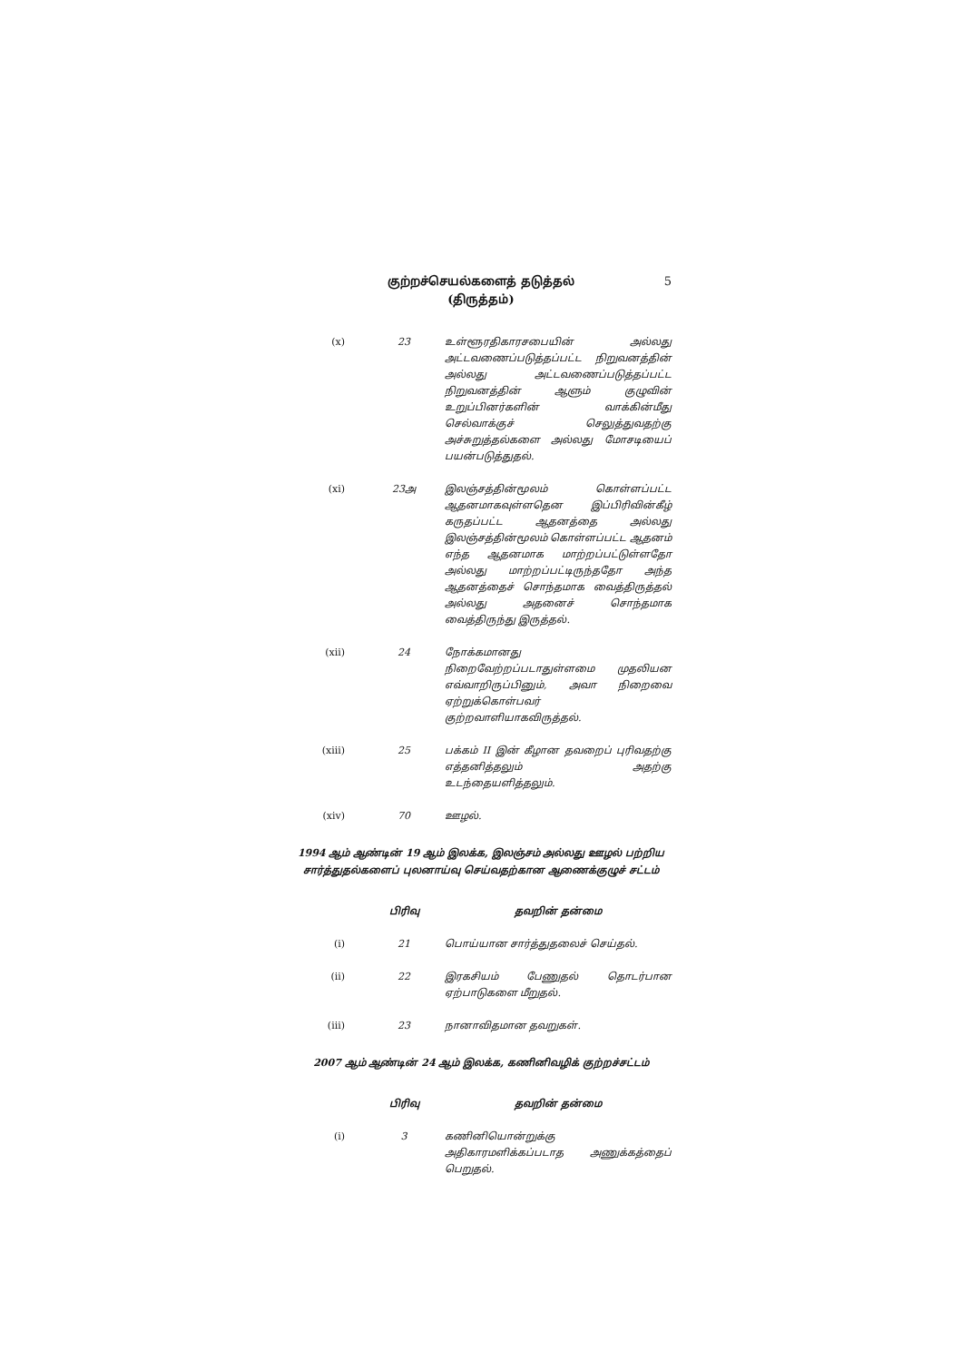குற்றச்செயல்களைத் தடுத்தல்
(திருத்தம்)
5
| (x) | 23 | உள்ளூரதிகாரசபையின் அல்லது அட்டவணைப்படுத்தப்பட்ட நிறுவனத்தின் அல்லது அட்டவணைப்படுத்தப்பட்ட நிறுவனத்தின் ஆளும் குழுவின் உறுப்பினர்களின் வாக்கின்மீது செல்வாக்குச் செலுத்துவதற்கு அச்சுறுத்தல்களை அல்லது மோசடியைப் பயன்படுத்துதல். |
| (xi) | 23அ | இலஞ்சத்தின்மூலம் கொள்ளப்பட்ட ஆதனமாகவுள்ளதென இப்பிரிவின்கீழ் கருதப்பட்ட ஆதனத்தை அல்லது இலஞ்சத்தின்மூலம் கொள்ளப்பட்ட ஆதனம் எந்த ஆதனமாக மாற்றப்பட்டுள்ளதோ அல்லது மாற்றப்பட்டிருந்ததோ அந்த ஆதனத்தைச் சொந்தமாக வைத்திருத்தல் அல்லது அதனைச் சொந்தமாக வைத்திருந்து இருத்தல். |
| (xii) | 24 | நோக்கமானது நிறைவேற்றப்படாதுள்ளமை முதலியன எவ்வாறிருப்பினும், அவா நிறைவை ஏற்றுக்கொள்பவர் குற்றவாளியாகவிருத்தல். |
| (xiii) | 25 | பக்கம் II இன் கீழான தவறைப் புரிவதற்கு எத்தனித்தலும் அதற்கு உடந்தையளித்தலும். |
| (xiv) | 70 | ஊழல். |
1994 ஆம் ஆண்டின் 19 ஆம் இலக்க, இலஞ்சம் அல்லது ஊழல் பற்றிய சார்த்துதல்களைப் புலனாய்வு செய்வதற்கான ஆணைக்குழுச் சட்டம்
| | பிரிவு | தவறின் தன்மை |
| --- | --- | --- |
| (i) | 21 | பொய்யான சார்த்துதலைச் செய்தல். |
| (ii) | 22 | இரகசியம் பேணுதல் தொடர்பான ஏற்பாடுகளை மீறுதல். |
| (iii) | 23 | நானாவிதமான தவறுகள். |
2007 ஆம் ஆண்டின் 24 ஆம் இலக்க, கணினிவழிக் குற்றச்சட்டம்
| | பிரிவு | தவறின் தன்மை |
| --- | --- | --- |
| (i) | 3 | கணினியொன்றுக்கு அதிகாரமளிக்கப்படாத அணுக்கத்தைப் பெறுதல். |